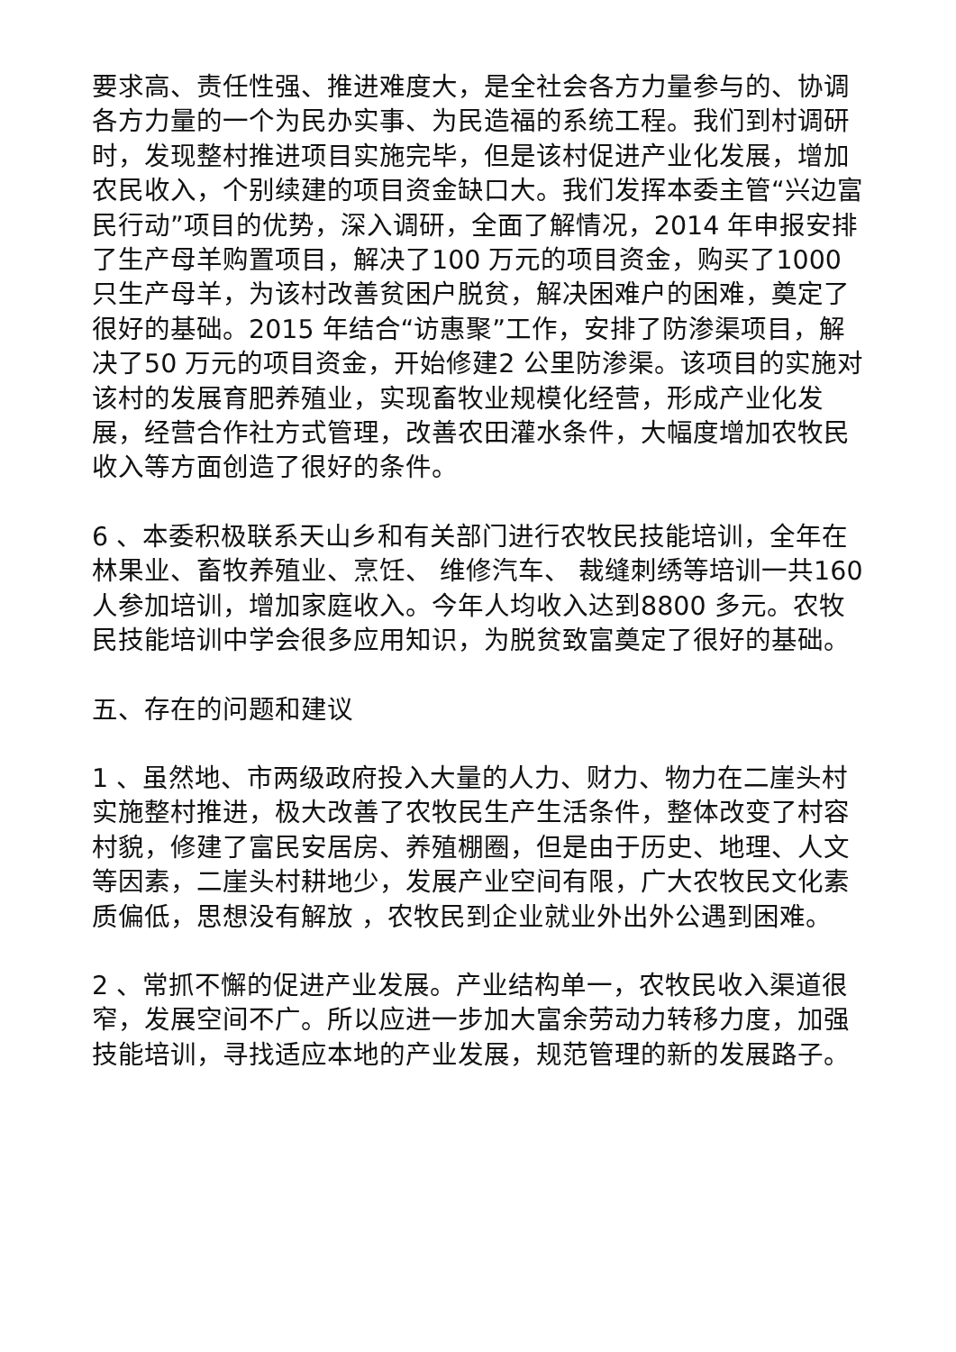要求高、责任性强、推进难度大，是全社会各方力量参与的、协调各方力量的一个为民办实事、为民造福的系统工程。我们到村调研时，发现整村推进项目实施完毕，但是该村促进产业化发展，增加农民收入，个别续建的项目资金缺口大。我们发挥本委主管“兴边富民行动”项目的优势，深入调研，全面了解情况，2014 年申报安排了生产母羊购置项目，解决了100 万元的项目资金，购买了1000 只生产母羊，为该村改善贫困户脱贫，解决困难户的困难，奠定了很好的基础。2015 年结合“访惠聚”工作，安排了防渗渠项目，解决了50 万元的项目资金，开始修建2 公里防渗渠。该项目的实施对该村的发展育肥养殖业，实现畜牧业规模化经营，形成产业化发展，经营合作社方式管理，改善农田灌水条件，大幅度增加农牧民收入等方面创造了很好的条件。
6 、本委积极联系天山乡和有关部门进行农牧民技能培训，全年在林果业、畜牧养殖业、烹饪、 维修汽车、 裁缝刺绣等培训一共160 人参加培训，增加家庭收入。今年人均收入达到8800 多元。农牧民技能培训中学会很多应用知识，为脱贫致富奠定了很好的基础。
五、存在的问题和建议
1 、虽然地、市两级政府投入大量的人力、财力、物力在二崖头村实施整村推进，极大改善了农牧民生产生活条件，整体改变了村容村貌，修建了富民安居房、养殖棚圈，但是由于历史、地理、人文等因素，二崖头村耕地少，发展产业空间有限，广大农牧民文化素质偏低，思想没有解放 ，农牧民到企业就业外出外公遇到困难。
2 、常抓不懈的促进产业发展。产业结构单一，农牧民收入渠道很窄，发展空间不广。所以应进一步加大富余劳动力转移力度，加强技能培训，寻找适应本地的产业发展，规范管理的新的发展路子。